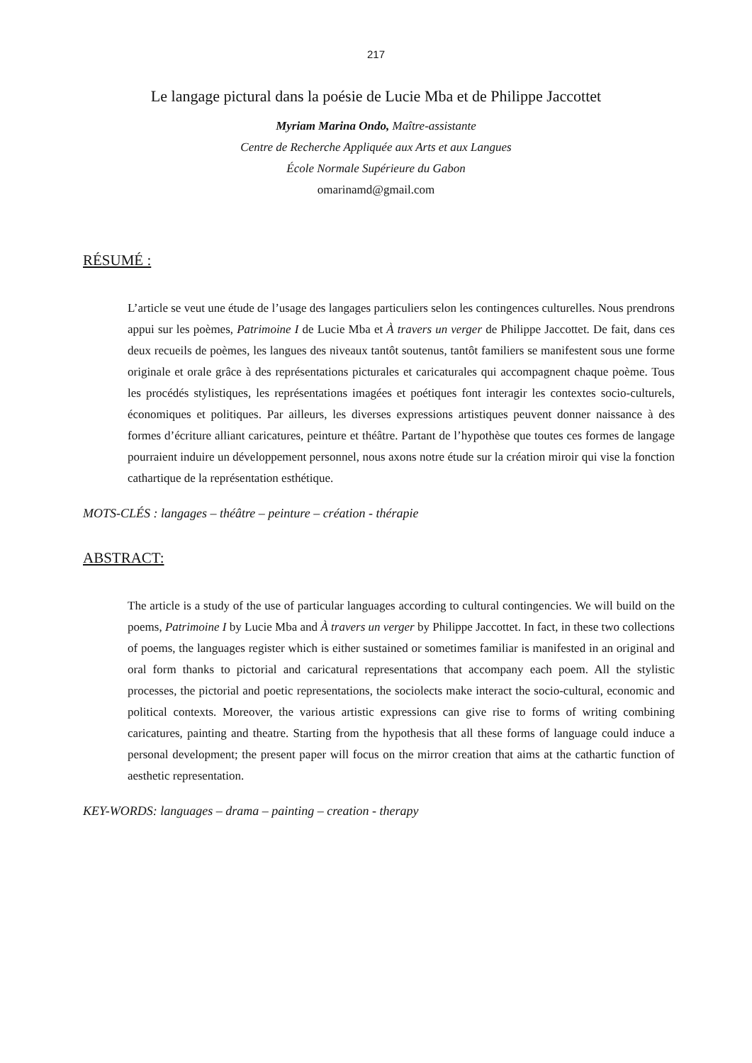217
Le langage pictural dans la poésie de Lucie Mba et de Philippe Jaccottet
Myriam Marina Ondo, Maître-assistante
Centre de Recherche Appliquée aux Arts et aux Langues
École Normale Supérieure du Gabon
omarinamd@gmail.com
RÉSUMÉ :
L’article se veut une étude de l’usage des langages particuliers selon les contingences culturelles. Nous prendrons appui sur les poèmes, Patrimoine I de Lucie Mba et À travers un verger de Philippe Jaccottet. De fait, dans ces deux recueils de poèmes, les langues des niveaux tantôt soutenus, tantôt familiers se manifestent sous une forme originale et orale grâce à des représentations picturales et caricaturales qui accompagnent chaque poème. Tous les procédés stylistiques, les représentations imagées et poétiques font interagir les contextes socio-culturels, économiques et politiques. Par ailleurs, les diverses expressions artistiques peuvent donner naissance à des formes d’écriture alliant caricatures, peinture et théâtre. Partant de l’hypothèse que toutes ces formes de langage pourraient induire un développement personnel, nous axons notre étude sur la création miroir qui vise la fonction cathartique de la représentation esthétique.
MOTS-CLÉS : langages – théâtre – peinture – création - thérapie
ABSTRACT:
The article is a study of the use of particular languages according to cultural contingencies. We will build on the poems, Patrimoine I by Lucie Mba and À travers un verger by Philippe Jaccottet. In fact, in these two collections of poems, the languages register which is either sustained or sometimes familiar is manifested in an original and oral form thanks to pictorial and caricatural representations that accompany each poem. All the stylistic processes, the pictorial and poetic representations, the sociolects make interact the socio-cultural, economic and political contexts. Moreover, the various artistic expressions can give rise to forms of writing combining caricatures, painting and theatre. Starting from the hypothesis that all these forms of language could induce a personal development; the present paper will focus on the mirror creation that aims at the cathartic function of aesthetic representation.
KEY-WORDS: languages – drama – painting – creation - therapy